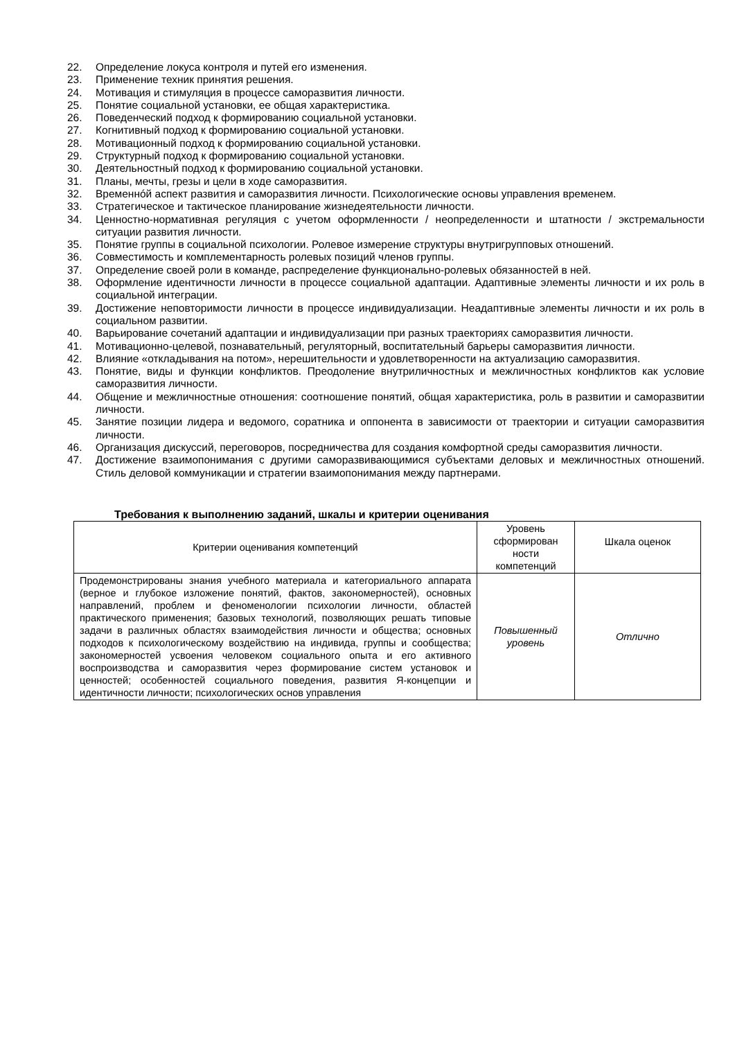22. Определение локуса контроля и путей его изменения.
23. Применение техник принятия решения.
24. Мотивация и стимуляция в процессе саморазвития личности.
25. Понятие социальной установки, ее общая характеристика.
26. Поведенческий подход к формированию социальной установки.
27. Когнитивный подход к формированию социальной установки.
28. Мотивационный подход к формированию социальной установки.
29. Структурный подход к формированию социальной установки.
30. Деятельностный подход к формированию социальной установки.
31. Планы, мечты, грезы и цели в ходе саморазвития.
32. Временнóй аспект развития и саморазвития личности. Психологические основы управления временем.
33. Стратегическое и тактическое планирование жизнедеятельности личности.
34. Ценностно-нормативная регуляция с учетом оформленности / неопределенности и штатности / экстремальности ситуации развития личности.
35. Понятие группы в социальной психологии. Ролевое измерение структуры внутригрупповых отношений.
36. Совместимость и комплементарность ролевых позиций членов группы.
37. Определение своей роли в команде, распределение функционально-ролевых обязанностей в ней.
38. Оформление идентичности личности в процессе социальной адаптации. Адаптивные элементы личности и их роль в социальной интеграции.
39. Достижение неповторимости личности в процессе индивидуализации. Неадаптивные элементы личности и их роль в социальном развитии.
40. Варьирование сочетаний адаптации и индивидуализации при разных траекториях саморазвития личности.
41. Мотивационно-целевой, познавательный, регуляторный, воспитательный барьеры саморазвития личности.
42. Влияние «откладывания на потом», нерешительности и удовлетворенности на актуализацию саморазвития.
43. Понятие, виды и функции конфликтов. Преодоление внутриличностных и межличностных конфликтов как условие саморазвития личности.
44. Общение и межличностные отношения: соотношение понятий, общая характеристика, роль в развитии и саморазвитии личности.
45. Занятие позиции лидера и ведомого, соратника и оппонента в зависимости от траектории и ситуации саморазвития личности.
46. Организация дискуссий, переговоров, посредничества для создания комфортной среды саморазвития личности.
47. Достижение взаимопонимания с другими саморазвивающимися субъектами деловых и межличностных отношений. Стиль деловой коммуникации и стратегии взаимопонимания между партнерами.
Требования к выполнению заданий, шкалы и критерии оценивания
| Критерии оценивания компетенций | Уровень сформирован ности компетенций | Шкала оценок |
| --- | --- | --- |
| Продемонстрированы знания учебного материала и категориального аппарата (верное и глубокое изложение понятий, фактов, закономерностей), основных направлений, проблем и феноменологии психологии личности, областей практического применения; базовых технологий, позволяющих решать типовые задачи в различных областях взаимодействия личности и общества; основных подходов к психологическому воздействию на индивида, группы и сообщества; закономерностей усвоения человеком социального опыта и его активного воспроизводства и саморазвития через формирование систем установок и ценностей; особенностей социального поведения, развития Я-концепции и идентичности личности; психологических основ управления | Повышенный уровень | Отлично |